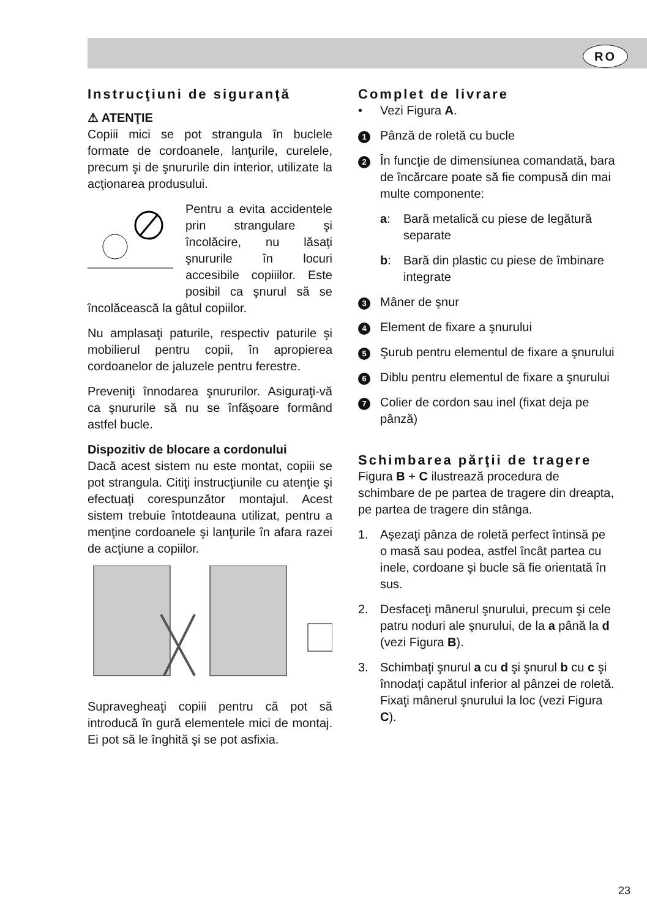RO
Instrucţiuni de siguranţă
⚠ ATENŢIE
Copiii mici se pot strangula în buclele formate de cordoanele, lanţurile, curelele, precum şi de şnururile din interior, utilizate la acţionarea produsului.
Pentru a evita accidentele prin strangulare şi încolăcire, nu lăsaţi şnururile în locuri accesibile copiiilor. Este posibil ca şnurul să se încolăcească la gâtul copiilor.
Nu amplasaţi paturile, respectiv paturile şi mobilierul pentru copii, în apropierea cordoanelor de jaluzele pentru ferestre.
Preveniţi înnodarea şnururilor. Asiguraţi-vă ca şnururile să nu se înfăşoare formând astfel bucle.
Dispozitiv de blocare a cordonului
Dacă acest sistem nu este montat, copiii se pot strangula. Citiţi instrucţiunile cu atenţie şi efectuaţi corespunzător montajul. Acest sistem trebuie întotdeauna utilizat, pentru a menţine cordoanele şi lanţurile în afara razei de acţiune a copiilor.
Supravegheaţi copiii pentru că pot să introducă în gură elementele mici de montaj. Ei pot să le înghită şi se pot asfixia.
Complet de livrare
• Vezi Figura A.
1 Pânză de roletă cu bucle
2 În funcţie de dimensiunea comandată, bara de încărcare poate să fie compusă din mai multe componente:
a: Bară metalică cu piese de legătură separate
b: Bară din plastic cu piese de îmbinare integrate
3 Mâner de şnur
4 Element de fixare a şnurului
5 Şurub pentru elementul de fixare a şnurului
6 Diblu pentru elementul de fixare a şnurului
7 Colier de cordon sau inel (fixat deja pe pânză)
Schimbarea părţii de tragere
Figura B + C ilustrează procedura de schimbare de pe partea de tragere din dreapta, pe partea de tragere din stânga.
1. Aşezaţi pânza de roletă perfect întinsă pe o masă sau podea, astfel încât partea cu inele, cordoane şi bucle să fie orientată în sus.
2. Desfaceţi mânerul şnurului, precum şi cele patru noduri ale şnurului, de la a până la d (vezi Figura B).
3. Schimbaţi şnurul a cu d şi şnurul b cu c şi înnodaţi capătul inferior al pânzei de roletă. Fixaţi mânerul şnurului la loc (vezi Figura C).
23